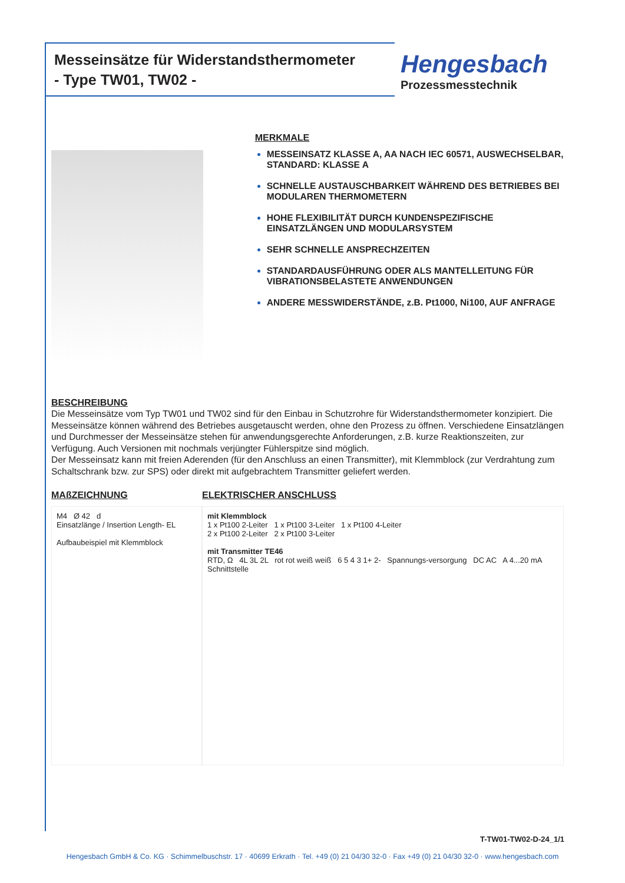Messeinsätze für Widerstandsthermometer
- Type TW01, TW02 -
Hengesbach
Prozessmesstechnik
MERKMALE
MESSEINSATZ KLASSE A, AA NACH IEC 60571, AUSWECHSELBAR, STANDARD: KLASSE A
SCHNELLE AUSTAUSCHBARKEIT WÄHREND DES BETRIEBES BEI MODULAREN THERMOMETERN
HOHE FLEXIBILITÄT DURCH KUNDENSPEZIFISCHE EINSATZLÄNGEN UND MODULARSYSTEM
SEHR SCHNELLE ANSPRECHZEITEN
STANDARDAUSFÜHRUNG ODER ALS MANTELLEITUNG FÜR VIBRATIONSBELASTETE ANWENDUNGEN
ANDERE MESSWIDERSTÄNDE, z.B. Pt1000, Ni100, AUF ANFRAGE
BESCHREIBUNG
Die Messeinsätze vom Typ TW01 und TW02 sind für den Einbau in Schutzrohre für Widerstandsthermometer konzipiert. Die Messeinsätze können während des Betriebes ausgetauscht werden, ohne den Prozess zu öffnen. Verschiedene Einsatzlängen und Durchmesser der Messeinsätze stehen für anwendungsgerechte Anforderungen, z.B. kurze Reaktionszeiten, zur Verfügung. Auch Versionen mit nochmals verjüngter Fühlerspitze sind möglich.
Der Messeinsatz kann mit freien Aderenden (für den Anschluss an einen Transmitter), mit Klemmblock (zur Verdrahtung zum Schaltschrank bzw. zur SPS) oder direkt mit aufgebrachtem Transmitter geliefert werden.
MAßZEICHNUNG
M4 Ø 42 d
Einsatzlänge / Insertion Length- EL
Aufbaubeispiel mit Klemmblock
ELEKTRISCHER ANSCHLUSS
mit Klemmblock
1 x Pt100 2-Leiter 1 x Pt100 3-Leiter 1 x Pt100 4-Leiter
2 x Pt100 2-Leiter 2 x Pt100 3-Leiter
mit Transmitter TE46
RTD, Ω 4L 3L 2L rot rot weiß weiß 6 5 4 3 1+ 2- Spannungs-versorgung DC AC A 4...20 mA Schnittstelle
T-TW01-TW02-D-24_1/1
Hengesbach GmbH & Co. KG · Schimmelbuschstr. 17 · 40699 Erkrath · Tel. +49 (0) 21 04/30 32-0 · Fax +49 (0) 21 04/30 32-0 · www.hengesbach.com